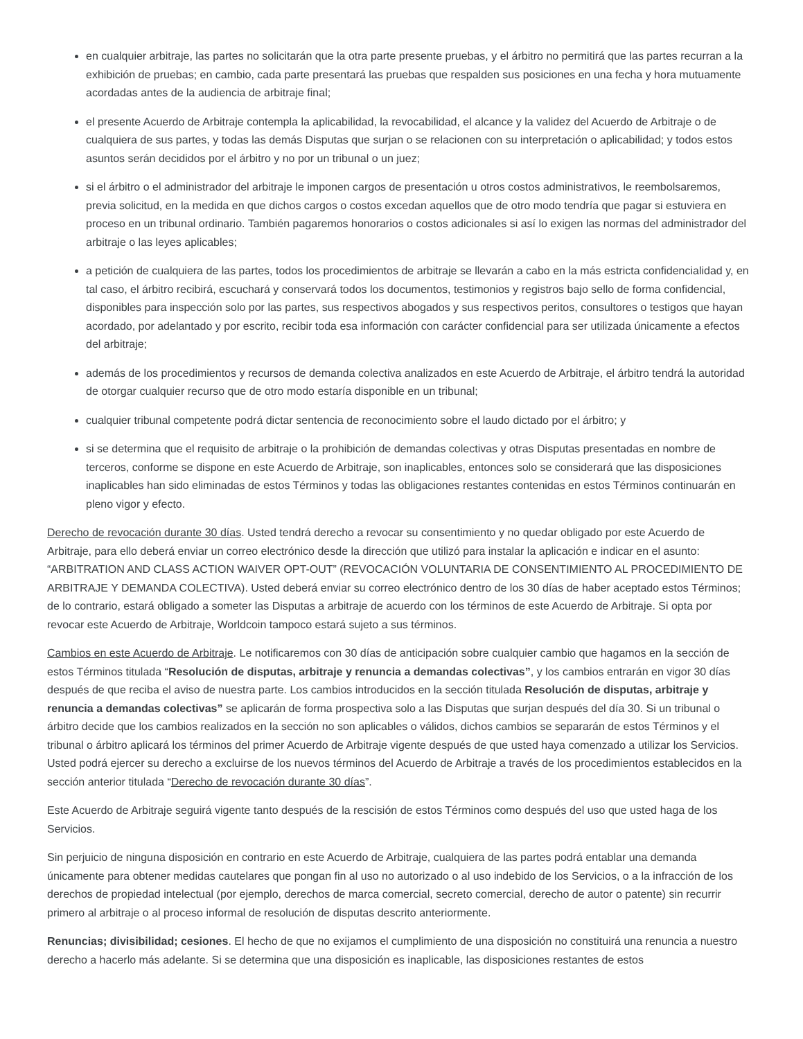en cualquier arbitraje, las partes no solicitarán que la otra parte presente pruebas, y el árbitro no permitirá que las partes recurran a la exhibición de pruebas; en cambio, cada parte presentará las pruebas que respalden sus posiciones en una fecha y hora mutuamente acordadas antes de la audiencia de arbitraje final;
el presente Acuerdo de Arbitraje contempla la aplicabilidad, la revocabilidad, el alcance y la validez del Acuerdo de Arbitraje o de cualquiera de sus partes, y todas las demás Disputas que surjan o se relacionen con su interpretación o aplicabilidad; y todos estos asuntos serán decididos por el árbitro y no por un tribunal o un juez;
si el árbitro o el administrador del arbitraje le imponen cargos de presentación u otros costos administrativos, le reembolsaremos, previa solicitud, en la medida en que dichos cargos o costos excedan aquellos que de otro modo tendría que pagar si estuviera en proceso en un tribunal ordinario. También pagaremos honorarios o costos adicionales si así lo exigen las normas del administrador del arbitraje o las leyes aplicables;
a petición de cualquiera de las partes, todos los procedimientos de arbitraje se llevarán a cabo en la más estricta confidencialidad y, en tal caso, el árbitro recibirá, escuchará y conservará todos los documentos, testimonios y registros bajo sello de forma confidencial, disponibles para inspección solo por las partes, sus respectivos abogados y sus respectivos peritos, consultores o testigos que hayan acordado, por adelantado y por escrito, recibir toda esa información con carácter confidencial para ser utilizada únicamente a efectos del arbitraje;
además de los procedimientos y recursos de demanda colectiva analizados en este Acuerdo de Arbitraje, el árbitro tendrá la autoridad de otorgar cualquier recurso que de otro modo estaría disponible en un tribunal;
cualquier tribunal competente podrá dictar sentencia de reconocimiento sobre el laudo dictado por el árbitro; y
si se determina que el requisito de arbitraje o la prohibición de demandas colectivas y otras Disputas presentadas en nombre de terceros, conforme se dispone en este Acuerdo de Arbitraje, son inaplicables, entonces solo se considerará que las disposiciones inaplicables han sido eliminadas de estos Términos y todas las obligaciones restantes contenidas en estos Términos continuarán en pleno vigor y efecto.
Derecho de revocación durante 30 días. Usted tendrá derecho a revocar su consentimiento y no quedar obligado por este Acuerdo de Arbitraje, para ello deberá enviar un correo electrónico desde la dirección que utilizó para instalar la aplicación e indicar en el asunto: “ARBITRATION AND CLASS ACTION WAIVER OPT-OUT” (REVOCACIÓN VOLUNTARIA DE CONSENTIMIENTO AL PROCEDIMIENTO DE ARBITRAJE Y DEMANDA COLECTIVA). Usted deberá enviar su correo electrónico dentro de los 30 días de haber aceptado estos Términos; de lo contrario, estará obligado a someter las Disputas a arbitraje de acuerdo con los términos de este Acuerdo de Arbitraje. Si opta por revocar este Acuerdo de Arbitraje, Worldcoin tampoco estará sujeto a sus términos.
Cambios en este Acuerdo de Arbitraje. Le notificaremos con 30 días de anticipación sobre cualquier cambio que hagamos en la sección de estos Términos titulada “Resolución de disputas, arbitraje y renuncia a demandas colectivas”, y los cambios entrarán en vigor 30 días después de que reciba el aviso de nuestra parte. Los cambios introducidos en la sección titulada Resolución de disputas, arbitraje y renuncia a demandas colectivas” se aplicarán de forma prospectiva solo a las Disputas que surjan después del día 30. Si un tribunal o árbitro decide que los cambios realizados en la sección no son aplicables o válidos, dichos cambios se separarán de estos Términos y el tribunal o árbitro aplicará los términos del primer Acuerdo de Arbitraje vigente después de que usted haya comenzado a utilizar los Servicios. Usted podrá ejercer su derecho a excluirse de los nuevos términos del Acuerdo de Arbitraje a través de los procedimientos establecidos en la sección anterior titulada “Derecho de revocación durante 30 días”.
Este Acuerdo de Arbitraje seguirá vigente tanto después de la rescisión de estos Términos como después del uso que usted haga de los Servicios.
Sin perjuicio de ninguna disposición en contrario en este Acuerdo de Arbitraje, cualquiera de las partes podrá entablar una demanda únicamente para obtener medidas cautelares que pongan fin al uso no autorizado o al uso indebido de los Servicios, o a la infracción de los derechos de propiedad intelectual (por ejemplo, derechos de marca comercial, secreto comercial, derecho de autor o patente) sin recurrir primero al arbitraje o al proceso informal de resolución de disputas descrito anteriormente.
Renuncias; divisibilidad; cesiones. El hecho de que no exijamos el cumplimiento de una disposición no constituirá una renuncia a nuestro derecho a hacerlo más adelante. Si se determina que una disposición es inaplicable, las disposiciones restantes de estos